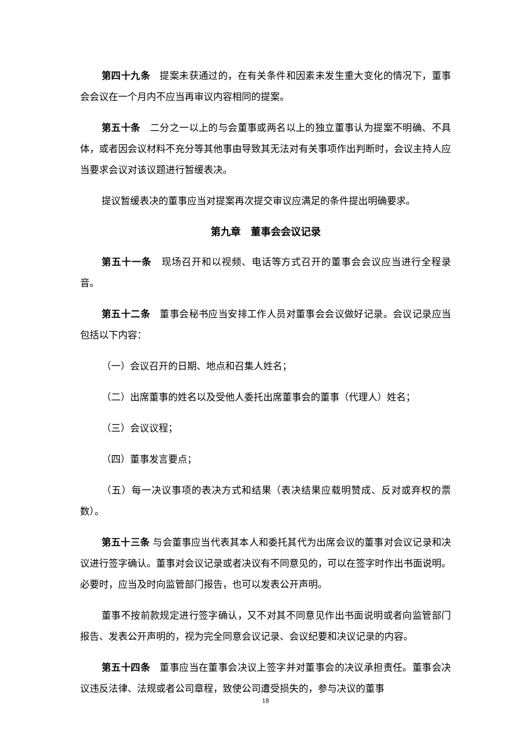第四十九条　提案未获通过的，在有关条件和因素未发生重大变化的情况下，董事会会议在一个月内不应当再审议内容相同的提案。
第五十条　二分之一以上的与会董事或两名以上的独立董事认为提案不明确、不具体，或者因会议材料不充分等其他事由导致其无法对有关事项作出判断时，会议主持人应当要求会议对该议题进行暂缓表决。
提议暂缓表决的董事应当对提案再次提交审议应满足的条件提出明确要求。
第九章　董事会会议记录
第五十一条　现场召开和以视频、电话等方式召开的董事会会议应当进行全程录音。
第五十二条　董事会秘书应当安排工作人员对董事会会议做好记录。会议记录应当包括以下内容：
（一）会议召开的日期、地点和召集人姓名；
（二）出席董事的姓名以及受他人委托出席董事会的董事（代理人）姓名；
（三）会议议程；
（四）董事发言要点；
（五）每一决议事项的表决方式和结果（表决结果应载明赞成、反对或弃权的票数）。
第五十三条 与会董事应当代表其本人和委托其代为出席会议的董事对会议记录和决议进行签字确认。董事对会议记录或者决议有不同意见的，可以在签字时作出书面说明。必要时，应当及时向监管部门报告，也可以发表公开声明。
董事不按前款规定进行签字确认，又不对其不同意见作出书面说明或者向监管部门报告、发表公开声明的，视为完全同意会议记录、会议纪要和决议记录的内容。
第五十四条　董事应当在董事会决议上签字并对董事会的决议承担责任。董事会决议违反法律、法规或者公司章程，致使公司遭受损失的，参与决议的董事
18